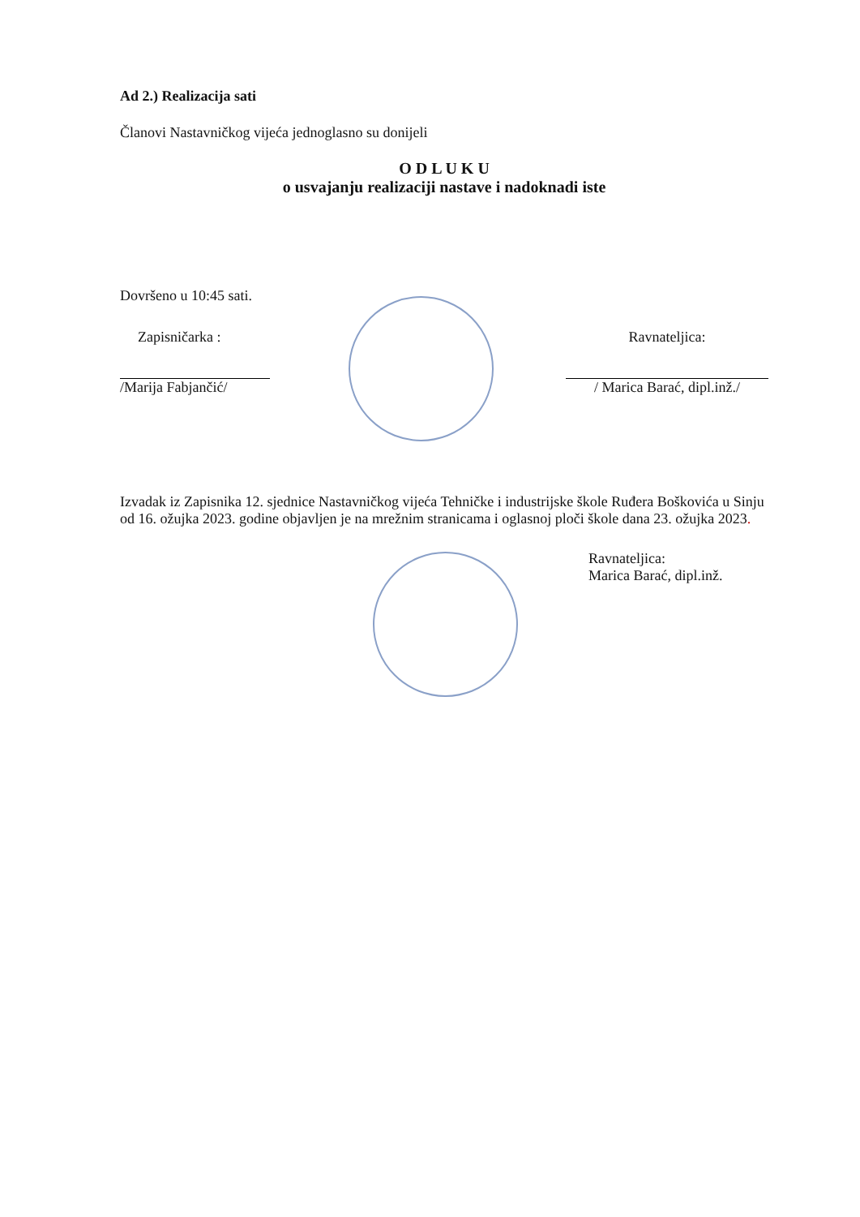Ad 2.) Realizacija sati
Članovi Nastavničkog vijeća jednoglasno su donijeli
O D L U K U
o usvajanju realizaciji nastave i nadoknadi iste
Dovršeno u 10:45 sati.
Zapisničarka :
/Marija Fabjančić/
Ravnateljica:
/ Marica Barać, dipl.inž./
Izvadak iz Zapisnika 12. sjednice Nastavničkog vijeća Tehničke i industrijske škole Ruđera Boškovića u Sinju od 16. ožujka 2023. godine objavljen je na mrežnim stranicama i oglasnoj ploči škole dana 23. ožujka 2023.
Ravnateljica:
Marica Barać, dipl.inž.